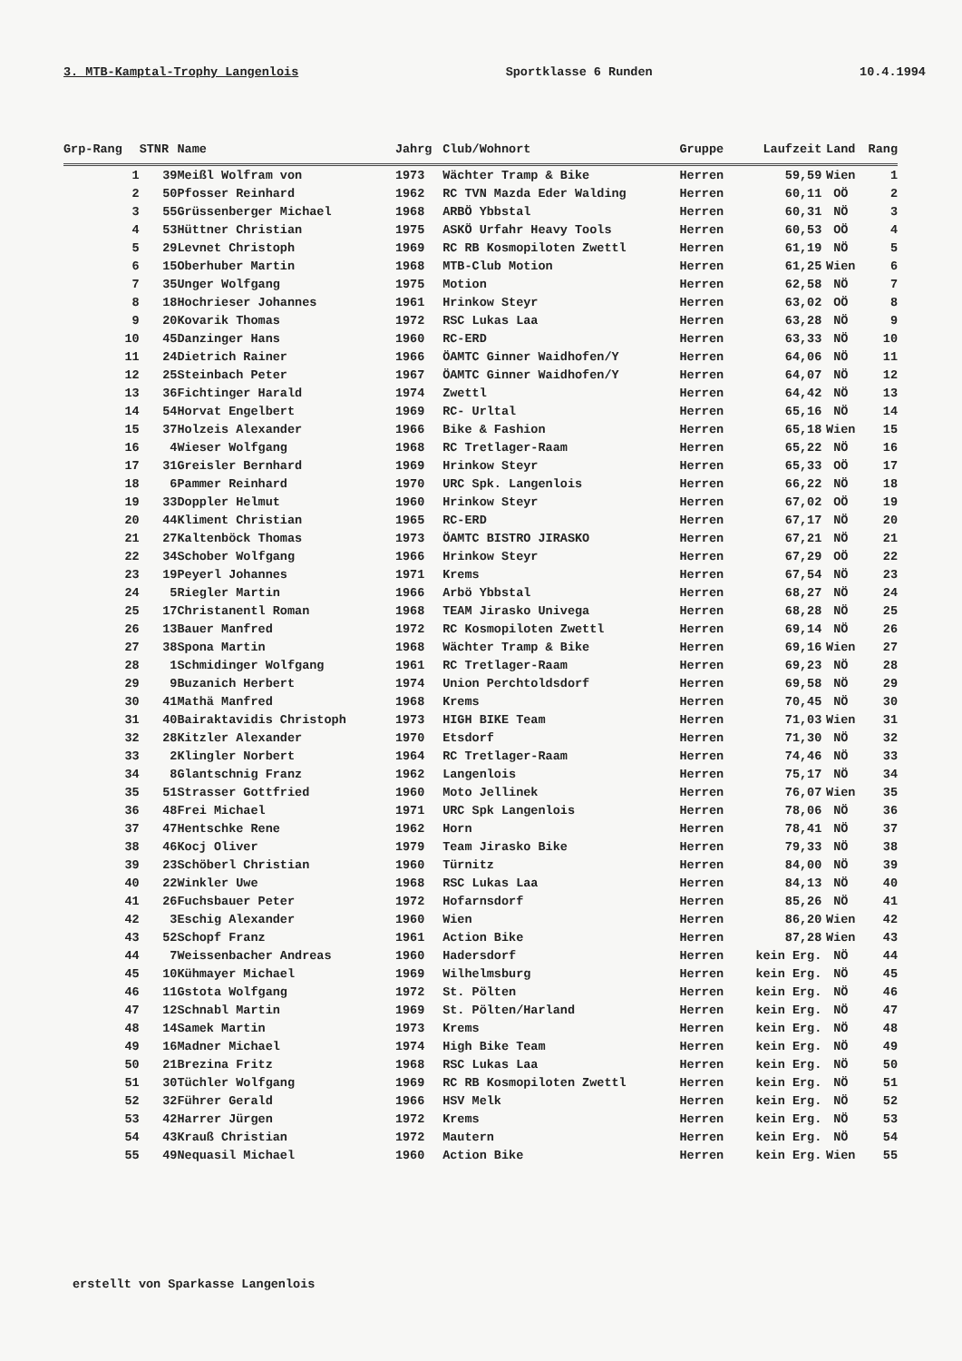3. MTB-Kamptal-Trophy Langenlois Sportklasse 6 Runden 10.4.1994
| Grp-Rang | STNR | Name | Jahrg | Club/Wohnort | Gruppe | Laufzeit | Land | Rang |
| --- | --- | --- | --- | --- | --- | --- | --- | --- |
| 1 | 39 | Meißl Wolfram von | 1973 | Wächter Tramp & Bike | Herren | 59,59 | Wien | 1 |
| 2 | 50 | Pfosser Reinhard | 1962 | RC TVN Mazda Eder Walding | Herren | 60,11 | OÖ | 2 |
| 3 | 55 | Grüssenberger Michael | 1968 | ARBÖ Ybbstal | Herren | 60,31 | NÖ | 3 |
| 4 | 53 | Hüttner Christian | 1975 | ASKÖ Urfahr Heavy Tools | Herren | 60,53 | OÖ | 4 |
| 5 | 29 | Levnet Christoph | 1969 | RC RB Kosmopiloten Zwettl | Herren | 61,19 | NÖ | 5 |
| 6 | 15 | Oberhuber Martin | 1968 | MTB-Club Motion | Herren | 61,25 | Wien | 6 |
| 7 | 35 | Unger Wolfgang | 1975 | Motion | Herren | 62,58 | NÖ | 7 |
| 8 | 18 | Hochrieser Johannes | 1961 | Hrinkow Steyr | Herren | 63,02 | OÖ | 8 |
| 9 | 20 | Kovarik Thomas | 1972 | RSC Lukas Laa | Herren | 63,28 | NÖ | 9 |
| 10 | 45 | Danzinger Hans | 1960 | RC-ERD | Herren | 63,33 | NÖ | 10 |
| 11 | 24 | Dietrich Rainer | 1966 | ÖAMTC Ginner Waidhofen/Y | Herren | 64,06 | NÖ | 11 |
| 12 | 25 | Steinbach Peter | 1967 | ÖAMTC Ginner Waidhofen/Y | Herren | 64,07 | NÖ | 12 |
| 13 | 36 | Fichtinger Harald | 1974 | Zwettl | Herren | 64,42 | NÖ | 13 |
| 14 | 54 | Horvat Engelbert | 1969 | RC- Urltal | Herren | 65,16 | NÖ | 14 |
| 15 | 37 | Holzeis Alexander | 1966 | Bike & Fashion | Herren | 65,18 | Wien | 15 |
| 16 | 4 | Wieser Wolfgang | 1968 | RC Tretlager-Raam | Herren | 65,22 | NÖ | 16 |
| 17 | 31 | Greisler Bernhard | 1969 | Hrinkow Steyr | Herren | 65,33 | OÖ | 17 |
| 18 | 6 | Pammer Reinhard | 1970 | URC Spk. Langenlois | Herren | 66,22 | NÖ | 18 |
| 19 | 33 | Doppler Helmut | 1960 | Hrinkow Steyr | Herren | 67,02 | OÖ | 19 |
| 20 | 44 | Kliment Christian | 1965 | RC-ERD | Herren | 67,17 | NÖ | 20 |
| 21 | 27 | Kaltenböck Thomas | 1973 | ÖAMTC BISTRO JIRASKO | Herren | 67,21 | NÖ | 21 |
| 22 | 34 | Schober Wolfgang | 1966 | Hrinkow Steyr | Herren | 67,29 | OÖ | 22 |
| 23 | 19 | Peyerl Johannes | 1971 | Krems | Herren | 67,54 | NÖ | 23 |
| 24 | 5 | Riegler Martin | 1966 | Arbö Ybbstal | Herren | 68,27 | NÖ | 24 |
| 25 | 17 | Christanentl Roman | 1968 | TEAM Jirasko Univega | Herren | 68,28 | NÖ | 25 |
| 26 | 13 | Bauer Manfred | 1972 | RC Kosmopiloten Zwettl | Herren | 69,14 | NÖ | 26 |
| 27 | 38 | Spona Martin | 1968 | Wächter Tramp & Bike | Herren | 69,16 | Wien | 27 |
| 28 | 1 | Schmidinger Wolfgang | 1961 | RC Tretlager-Raam | Herren | 69,23 | NÖ | 28 |
| 29 | 9 | Buzanich Herbert | 1974 | Union Perchtoldsdorf | Herren | 69,58 | NÖ | 29 |
| 30 | 41 | Mathä Manfred | 1968 | Krems | Herren | 70,45 | NÖ | 30 |
| 31 | 40 | Bairaktavidis Christoph | 1973 | HIGH BIKE Team | Herren | 71,03 | Wien | 31 |
| 32 | 28 | Kitzler Alexander | 1970 | Etsdorf | Herren | 71,30 | NÖ | 32 |
| 33 | 2 | Klingler Norbert | 1964 | RC Tretlager-Raam | Herren | 74,46 | NÖ | 33 |
| 34 | 8 | Glantschnig Franz | 1962 | Langenlois | Herren | 75,17 | NÖ | 34 |
| 35 | 51 | Strasser Gottfried | 1960 | Moto Jellinek | Herren | 76,07 | Wien | 35 |
| 36 | 48 | Frei Michael | 1971 | URC Spk Langenlois | Herren | 78,06 | NÖ | 36 |
| 37 | 47 | Hentschke Rene | 1962 | Horn | Herren | 78,41 | NÖ | 37 |
| 38 | 46 | Kocj Oliver | 1979 | Team Jirasko Bike | Herren | 79,33 | NÖ | 38 |
| 39 | 23 | Schöberl Christian | 1960 | Türnitz | Herren | 84,00 | NÖ | 39 |
| 40 | 22 | Winkler Uwe | 1968 | RSC Lukas Laa | Herren | 84,13 | NÖ | 40 |
| 41 | 26 | Fuchsbauer Peter | 1972 | Hofarnsdorf | Herren | 85,26 | NÖ | 41 |
| 42 | 3 | Eschig Alexander | 1960 | Wien | Herren | 86,20 | Wien | 42 |
| 43 | 52 | Schopf Franz | 1961 | Action Bike | Herren | 87,28 | Wien | 43 |
| 44 | 7 | Weissenbacher Andreas | 1960 | Hadersdorf | Herren | kein Erg. | NÖ | 44 |
| 45 | 10 | Kühmayer Michael | 1969 | Wilhelmsburg | Herren | kein Erg. | NÖ | 45 |
| 46 | 11 | Gstota Wolfgang | 1972 | St. Pölten | Herren | kein Erg. | NÖ | 46 |
| 47 | 12 | Schnabl Martin | 1969 | St. Pölten/Harland | Herren | kein Erg. | NÖ | 47 |
| 48 | 14 | Samek Martin | 1973 | Krems | Herren | kein Erg. | NÖ | 48 |
| 49 | 16 | Madner Michael | 1974 | High Bike Team | Herren | kein Erg. | NÖ | 49 |
| 50 | 21 | Brezina Fritz | 1968 | RSC Lukas Laa | Herren | kein Erg. | NÖ | 50 |
| 51 | 30 | Tüchler Wolfgang | 1969 | RC RB Kosmopiloten Zwettl | Herren | kein Erg. | NÖ | 51 |
| 52 | 32 | Führer Gerald | 1966 | HSV Melk | Herren | kein Erg. | NÖ | 52 |
| 53 | 42 | Harrer Jürgen | 1972 | Krems | Herren | kein Erg. | NÖ | 53 |
| 54 | 43 | Krauß Christian | 1972 | Mautern | Herren | kein Erg. | NÖ | 54 |
| 55 | 49 | Nequasil Michael | 1960 | Action Bike | Herren | kein Erg. | Wien | 55 |
erstellt von Sparkasse Langenlois